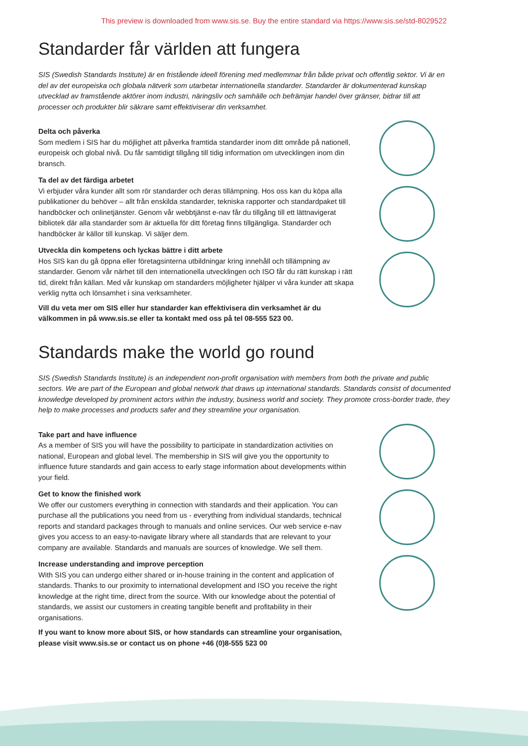This preview is downloaded from www.sis.se. Buy the entire standard via https://www.sis.se/std-8029522
Standarder får världen att fungera
SIS (Swedish Standards Institute) är en fristående ideell förening med medlemmar från både privat och offentlig sektor. Vi är en del av det europeiska och globala nätverk som utarbetar internationella standarder. Standarder är dokumenterad kunskap utvecklad av framstående aktörer inom industri, näringsliv och samhälle och befrämjar handel över gränser, bidrar till att processer och produkter blir säkrare samt effektiviserar din verksamhet.
Delta och påverka
Som medlem i SIS har du möjlighet att påverka framtida standarder inom ditt område på nationell, europeisk och global nivå. Du får samtidigt tillgång till tidig information om utvecklingen inom din bransch.
Ta del av det färdiga arbetet
Vi erbjuder våra kunder allt som rör standarder och deras tillämpning. Hos oss kan du köpa alla publikationer du behöver – allt från enskilda standarder, tekniska rapporter och standardpaket till handböcker och onlinetjänster. Genom vår webbtjänst e-nav får du tillgång till ett lättnavigerat bibliotek där alla standarder som är aktuella för ditt företag finns tillgängliga. Standarder och handböcker är källor till kunskap. Vi säljer dem.
Utveckla din kompetens och lyckas bättre i ditt arbete
Hos SIS kan du gå öppna eller företagsinterna utbildningar kring innehåll och tillämpning av standarder. Genom vår närhet till den internationella utvecklingen och ISO får du rätt kunskap i rätt tid, direkt från källan. Med vår kunskap om standarders möjligheter hjälper vi våra kunder att skapa verklig nytta och lönsamhet i sina verksamheter.
Vill du veta mer om SIS eller hur standarder kan effektivisera din verksamhet är du välkommen in på www.sis.se eller ta kontakt med oss på tel 08-555 523 00.
Standards make the world go round
SIS (Swedish Standards Institute) is an independent non-profit organisation with members from both the private and public sectors. We are part of the European and global network that draws up international standards. Standards consist of documented knowledge developed by prominent actors within the industry, business world and society. They promote cross-border trade, they help to make processes and products safer and they streamline your organisation.
Take part and have influence
As a member of SIS you will have the possibility to participate in standardization activities on national, European and global level. The membership in SIS will give you the opportunity to influence future standards and gain access to early stage information about developments within your field.
Get to know the finished work
We offer our customers everything in connection with standards and their application. You can purchase all the publications you need from us - everything from individual standards, technical reports and standard packages through to manuals and online services. Our web service e-nav gives you access to an easy-to-navigate library where all standards that are relevant to your company are available. Standards and manuals are sources of knowledge. We sell them.
Increase understanding and improve perception
With SIS you can undergo either shared or in-house training in the content and application of standards. Thanks to our proximity to international development and ISO you receive the right knowledge at the right time, direct from the source. With our knowledge about the potential of standards, we assist our customers in creating tangible benefit and profitability in their organisations.
If you want to know more about SIS, or how standards can streamline your organisation, please visit www.sis.se or contact us on phone +46 (0)8-555 523 00